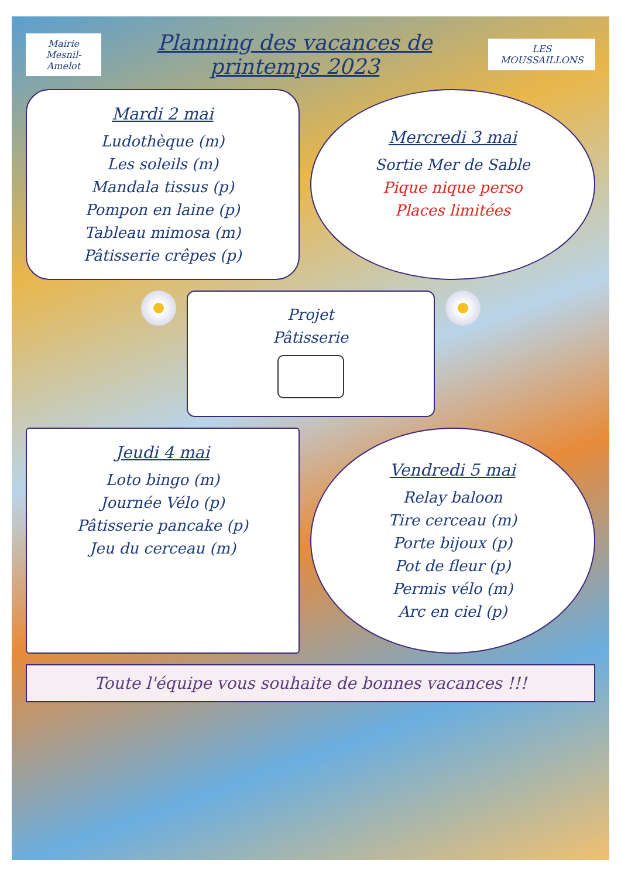Mairie
Mesnil-Amelot
Planning des vacances de printemps 2023
LES MOUSSAILLONS
Mardi 2 mai
Ludothèque (m)
Les soleils (m)
Mandala tissus (p)
Pompon en laine (p)
Tableau mimosa (m)
Pâtisserie crêpes (p)
Mercredi 3 mai
Sortie Mer de Sable
Pique nique perso
Places limitées
Projet
Pâtisserie
Jeudi 4 mai
Loto bingo (m)
Journée Vélo (p)
Pâtisserie pancake (p)
Jeu du cerceau (m)
Vendredi 5 mai
Relay baloon
Tire cerceau (m)
Porte bijoux (p)
Pot de fleur (p)
Permis vélo (m)
Arc en ciel (p)
Toute l'équipe vous souhaite de bonnes vacances !!!